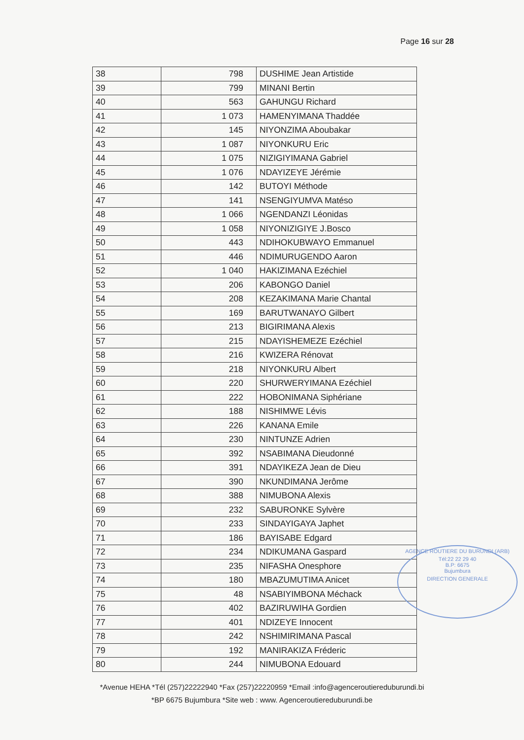Page 16 sur 28
| 38 | 798 | DUSHIME Jean Artistide |
| 39 | 799 | MINANI Bertin |
| 40 | 563 | GAHUNGU Richard |
| 41 | 1 073 | HAMENYIMANA Thaddée |
| 42 | 145 | NIYONZIMA Aboubakar |
| 43 | 1 087 | NIYONKURU Eric |
| 44 | 1 075 | NIZIGIYIMANA Gabriel |
| 45 | 1 076 | NDAYIZEYE Jérémie |
| 46 | 142 | BUTOYI Méthode |
| 47 | 141 | NSENGIYUMVA Matéso |
| 48 | 1 066 | NGENDANZI Léonidas |
| 49 | 1 058 | NIYONIZIGIYE J.Bosco |
| 50 | 443 | NDIHOKUBWAYO Emmanuel |
| 51 | 446 | NDIMURUGENDO Aaron |
| 52 | 1 040 | HAKIZIMANA Ezéchiel |
| 53 | 206 | KABONGO Daniel |
| 54 | 208 | KEZAKIMANA Marie Chantal |
| 55 | 169 | BARUTWANAYO Gilbert |
| 56 | 213 | BIGIRIMANA Alexis |
| 57 | 215 | NDAYISHEMEZE Ezéchiel |
| 58 | 216 | KWIZERA Rénovat |
| 59 | 218 | NIYONKURU Albert |
| 60 | 220 | SHURWERYIMANA Ezéchiel |
| 61 | 222 | HOBONIMANA Siphériane |
| 62 | 188 | NISHIMWE Lévis |
| 63 | 226 | KANANA Emile |
| 64 | 230 | NINTUNZE Adrien |
| 65 | 392 | NSABIMANA Dieudonné |
| 66 | 391 | NDAYIKEZA Jean de Dieu |
| 67 | 390 | NKUNDIMANA Jerôme |
| 68 | 388 | NIMUBONA Alexis |
| 69 | 232 | SABURONKE Sylvère |
| 70 | 233 | SINDAYIGAYA Japhet |
| 71 | 186 | BAYISABE Edgard |
| 72 | 234 | NDIKUMANA Gaspard |
| 73 | 235 | NIFASHA Onesphore |
| 74 | 180 | MBAZUMUTIMA Anicet |
| 75 | 48 | NSABIYIMBONA Méchack |
| 76 | 402 | BAZIRUWIHA Gordien |
| 77 | 401 | NDIZEYE Innocent |
| 78 | 242 | NSHIMIRIMANA Pascal |
| 79 | 192 | MANIRAKIZA Fréderic |
| 80 | 244 | NIMUBONA Edouard |
AGENCE ROUTIERE DU BURUNDI (ARB)
Tél:22 22 29 40
B.P: 6675
Bujumbura
DIRECTION GENERALE
*Avenue HEHA *Tél (257)22222940 *Fax (257)22220959 *Email :info@agenceroutiereduburundi.bi
*BP 6675 Bujumbura *Site web : www. Agenceroutiereduburundi.be